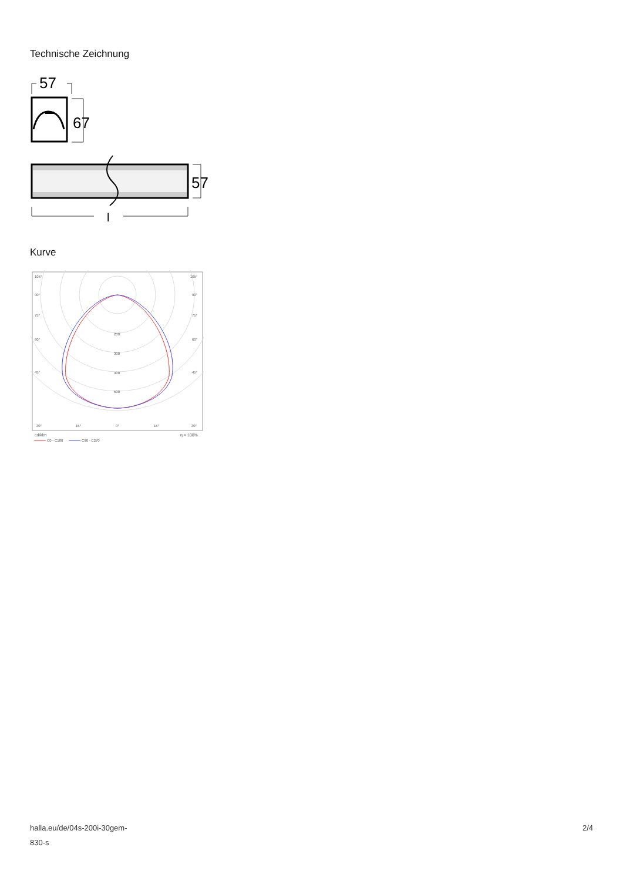Technische Zeichnung
57
67
57
l
Kurve
105°
105°
90°
90°
75°
75°
60°
60°
45°
45°
200
300
400
500
30°
15°
0°
15°
30°
cd/klm
η = 100%
C0 - C180
C90 - C270
halla.eu/de/04s-200i-30gem-
830-s
2/4